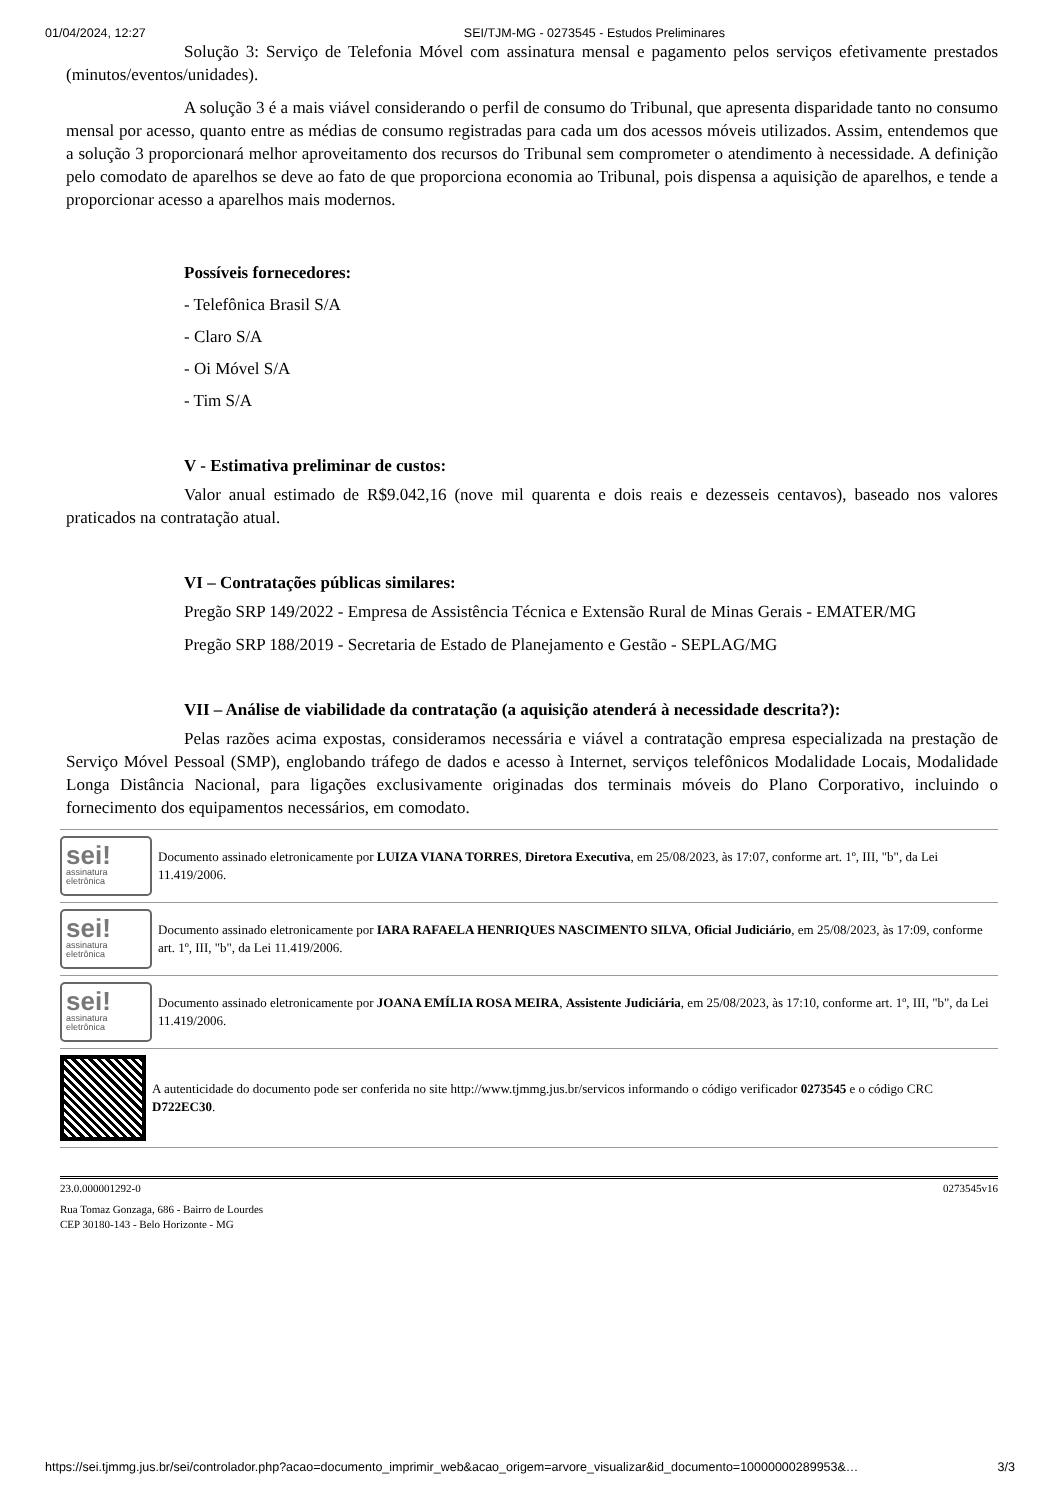01/04/2024, 12:27 SEI/TJM-MG - 0273545 - Estudos Preliminares
Solução 3: Serviço de Telefonia Móvel com assinatura mensal e pagamento pelos serviços efetivamente prestados (minutos/eventos/unidades).
A solução 3 é a mais viável considerando o perfil de consumo do Tribunal, que apresenta disparidade tanto no consumo mensal por acesso, quanto entre as médias de consumo registradas para cada um dos acessos móveis utilizados. Assim, entendemos que a solução 3 proporcionará melhor aproveitamento dos recursos do Tribunal sem comprometer o atendimento à necessidade. A definição pelo comodato de aparelhos se deve ao fato de que proporciona economia ao Tribunal, pois dispensa a aquisição de aparelhos, e tende a proporcionar acesso a aparelhos mais modernos.
Possíveis fornecedores:
- Telefônica Brasil S/A
- Claro S/A
- Oi Móvel S/A
- Tim S/A
V - Estimativa preliminar de custos:
Valor anual estimado de R$9.042,16 (nove mil quarenta e dois reais e dezesseis centavos), baseado nos valores praticados na contratação atual.
VI – Contratações públicas similares:
Pregão SRP 149/2022 - Empresa de Assistência Técnica e Extensão Rural de Minas Gerais - EMATER/MG
Pregão SRP 188/2019 - Secretaria de Estado de Planejamento e Gestão - SEPLAG/MG
VII – Análise de viabilidade da contratação (a aquisição atenderá à necessidade descrita?):
Pelas razões acima expostas, consideramos necessária e viável a contratação empresa especializada na prestação de Serviço Móvel Pessoal (SMP), englobando tráfego de dados e acesso à Internet, serviços telefônicos Modalidade Locais, Modalidade Longa Distância Nacional, para ligações exclusivamente originadas dos terminais móveis do Plano Corporativo, incluindo o fornecimento dos equipamentos necessários, em comodato.
sei!
assinatura
eletrônica
Documento assinado eletronicamente por LUIZA VIANA TORRES, Diretora Executiva, em 25/08/2023, às 17:07, conforme art. 1º, III, "b", da Lei 11.419/2006.
sei!
assinatura
eletrônica
Documento assinado eletronicamente por IARA RAFAELA HENRIQUES NASCIMENTO SILVA, Oficial Judiciário, em 25/08/2023, às 17:09, conforme art. 1º, III, "b", da Lei 11.419/2006.
sei!
assinatura
eletrônica
Documento assinado eletronicamente por JOANA EMÍLIA ROSA MEIRA, Assistente Judiciária, em 25/08/2023, às 17:10, conforme art. 1º, III, "b", da Lei 11.419/2006.
A autenticidade do documento pode ser conferida no site http://www.tjmmg.jus.br/servicos informando o código verificador 0273545 e o código CRC D722EC30.
23.0.000001292-0 0273545v16
Rua Tomaz Gonzaga, 686 - Bairro de Lourdes
CEP 30180-143 - Belo Horizonte - MG
https://sei.tjmmg.jus.br/sei/controlador.php?acao=documento_imprimir_web&acao_origem=arvore_visualizar&id_documento=10000000289953&… 3/3